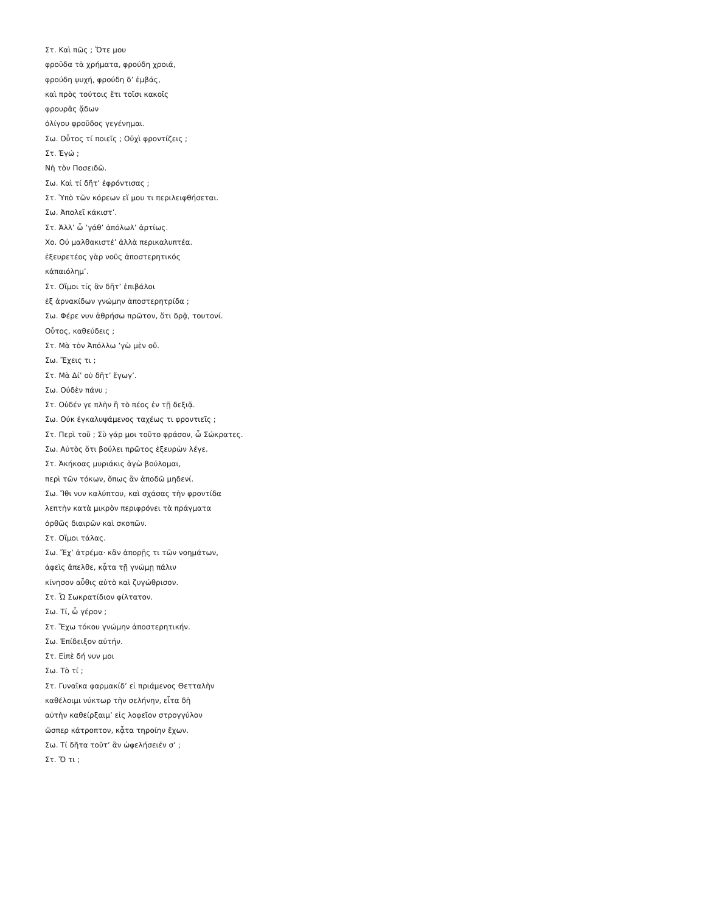Στ. Καὶ πῶς ; Ὅτε μου
φροῦδα τὰ χρήματα, φρούδη χροιά,
φρούδη ψυχή, φρούδη δ’ ἐμβάς,
καὶ πρὸς τούτοις ἔτι τοῖσι κακοῖς
φρουρᾶς ᾄδων
ὀλίγου φροῦδος γεγένημαι.
Σω. Οὗτος τί ποιεῖς ; Οὐχὶ φροντίζεις ;
Στ. Ἐγώ ;
Νὴ τὸν Ποσειδῶ.
Σω. Καὶ τί δῆτ’ ἐφρόντισας ;
Στ. Ὑπὸ τῶν κόρεων εἴ μου τι περιλειφθήσεται.
Σω. Ἀπολεῖ κάκιστ’.
Στ. Ἀλλ’ ὦ ’γάθ’ ἀπόλωλ’ ἀρτίως.
Χο. Οὐ μαλθακιστέ’ ἀλλὰ περικαλυπτέα.
ἐξευρετέος γὰρ νοῦς ἀποστερητικός
κἀπαιόλημ’.
Στ. Οἴμοι τίς ἂν δῆτ’ ἐπιβάλοι
ἐξ ἀρνακίδων γνώμην ἀποστερητρίδα ;
Σω. Φέρε νυν ἀθρήσω πρῶτον, ὅτι δρᾷ, τουτονί.
Οὗτος, καθεύδεις ;
Στ. Μὰ τὸν Ἀπόλλω ’γὼ μὲν οὔ.
Σω. Ἔχεις τι ;
Στ. Μὰ Δί’ οὐ δῆτ’ ἔγωγ’.
Σω. Οὐδὲν πάνυ ;
Στ. Οὐδέν γε πλὴν ἢ τὸ πέος ἐν τῇ δεξιᾷ.
Σω. Οὐκ ἐγκαλυψάμενος ταχέως τι φροντιεῖς ;
Στ. Περὶ τοῦ ; Σὺ γάρ μοι τοῦτο φράσον, ὦ Σώκρατες.
Σω. Αὐτὸς ὅτι βούλει πρῶτος ἐξευρὼν λέγε.
Στ. Ἀκήκοας μυριάκις ἁγὼ βούλομαι,
περὶ τῶν τόκων, ὅπως ἂν ἀποδῶ μηδενί.
Σω. Ἴθι νυν καλύπτου, καὶ σχάσας τὴν φροντίδα
λεπτὴν κατὰ μικρὸν περιφρόνει τὰ πράγματα
ὀρθῶς διαιρῶν καὶ σκοπῶν.
Στ. Οἴμοι τάλας.
Σω. Ἔχ’ ἀτρέμα· κἂν ἀπορῇς τι τῶν νοημάτων,
ἀφεὶς ἄπελθε, κᾆτα τῇ γνώμῃ πάλιν
κίνησον αὖθις αὐτὸ καὶ ζυγώθρισον.
Στ. Ὦ Σωκρατίδιον φίλτατον.
Σω. Τί, ὦ γέρον ;
Στ. Ἔχω τόκου γνώμην ἀποστερητικήν.
Σω. Ἐπίδειξον αὐτήν.
Στ. Εἰπὲ δή νυν μοι
Σω. Τὸ τί ;
Στ. Γυναῖκα φαρμακίδ’ εἰ πριάμενος Θετταλὴν
καθέλοιμι νύκτωρ τὴν σελήνην, εἶτα δὴ
αὐτὴν καθείρξαιμ’ εἰς λοφεῖον στρογγύλον
ὥσπερ κάτροπτον, κᾆτα τηροίην ἔχων.
Σω. Τί δῆτα τοῦτ’ ἂν ὠφελήσειέν σ’ ;
Στ. Ὅ τι ;